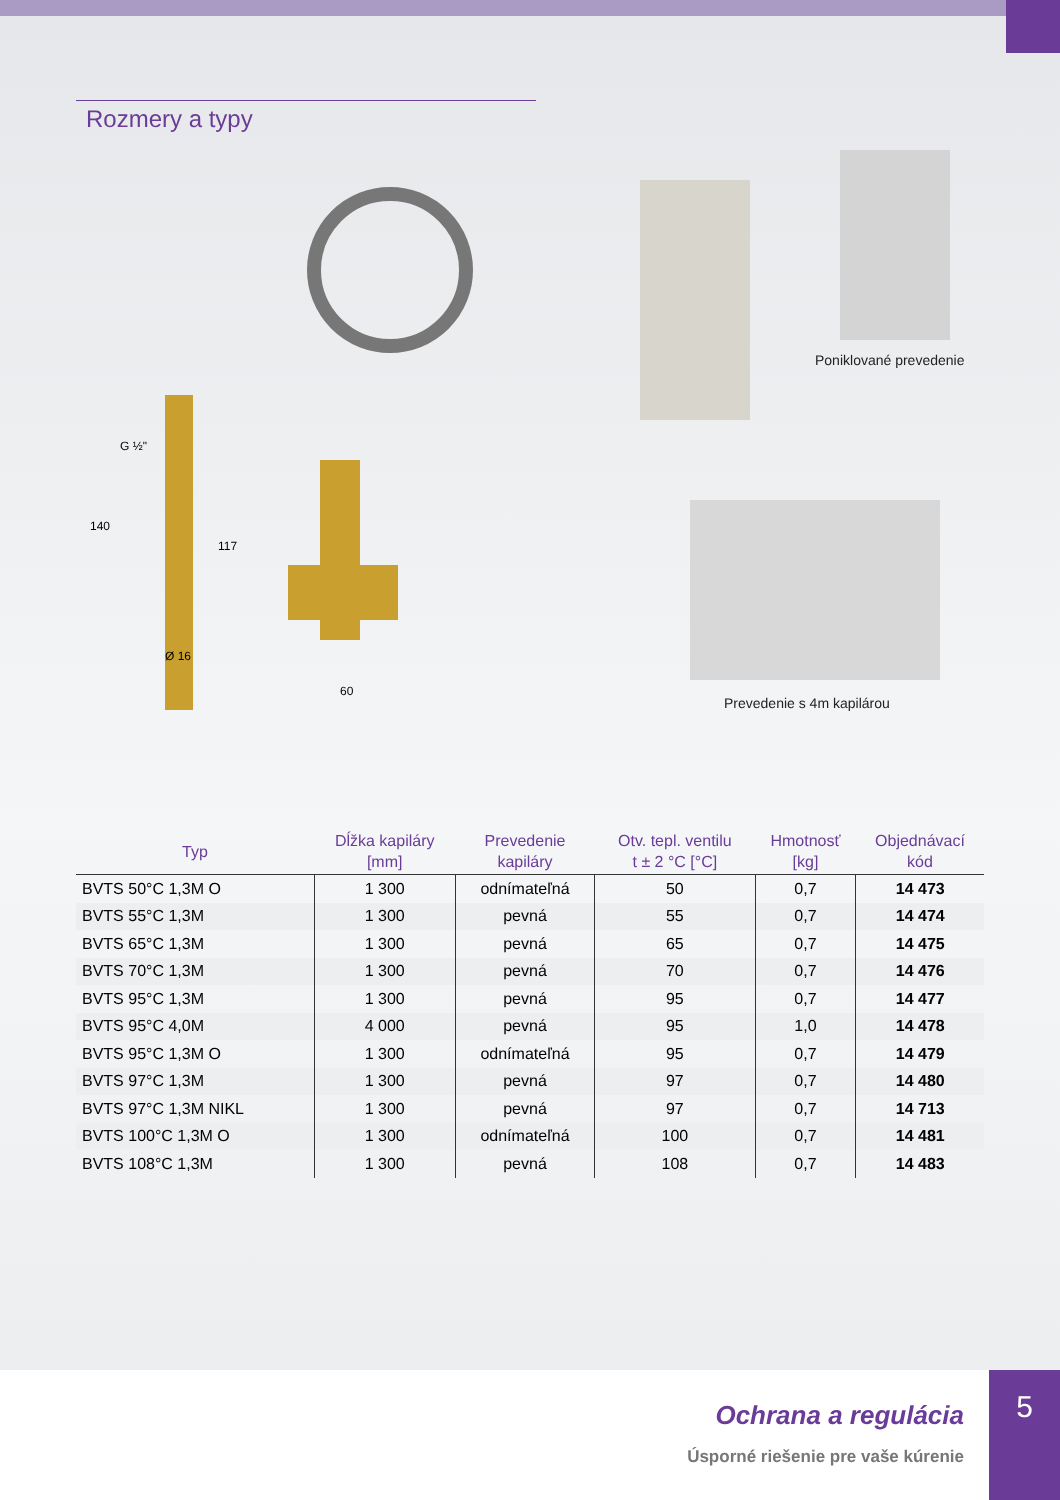Rozmery a typy
G ½"
60
Ø 16
140
117
Poniklované prevedenie
Prevedenie s 4m kapilárou
| Typ | Dĺžka kapiláry [mm] | Prevedenie kapiláry | Otv. tepl. ventilu t ± 2 °C [°C] | Hmotnosť [kg] | Objednávací kód |
| --- | --- | --- | --- | --- | --- |
| BVTS 50°C 1,3M O | 1 300 | odnímateľná | 50 | 0,7 | 14 473 |
| BVTS 55°C 1,3M | 1 300 | pevná | 55 | 0,7 | 14 474 |
| BVTS 65°C 1,3M | 1 300 | pevná | 65 | 0,7 | 14 475 |
| BVTS 70°C 1,3M | 1 300 | pevná | 70 | 0,7 | 14 476 |
| BVTS 95°C 1,3M | 1 300 | pevná | 95 | 0,7 | 14 477 |
| BVTS 95°C 4,0M | 4 000 | pevná | 95 | 1,0 | 14 478 |
| BVTS 95°C 1,3M O | 1 300 | odnímateľná | 95 | 0,7 | 14 479 |
| BVTS 97°C 1,3M | 1 300 | pevná | 97 | 0,7 | 14 480 |
| BVTS 97°C 1,3M NIKL | 1 300 | pevná | 97 | 0,7 | 14 713 |
| BVTS 100°C 1,3M O | 1 300 | odnímateľná | 100 | 0,7 | 14 481 |
| BVTS 108°C 1,3M | 1 300 | pevná | 108 | 0,7 | 14 483 |
Ochrana a regulácia
Úsporné riešenie pre vaše kúrenie
5